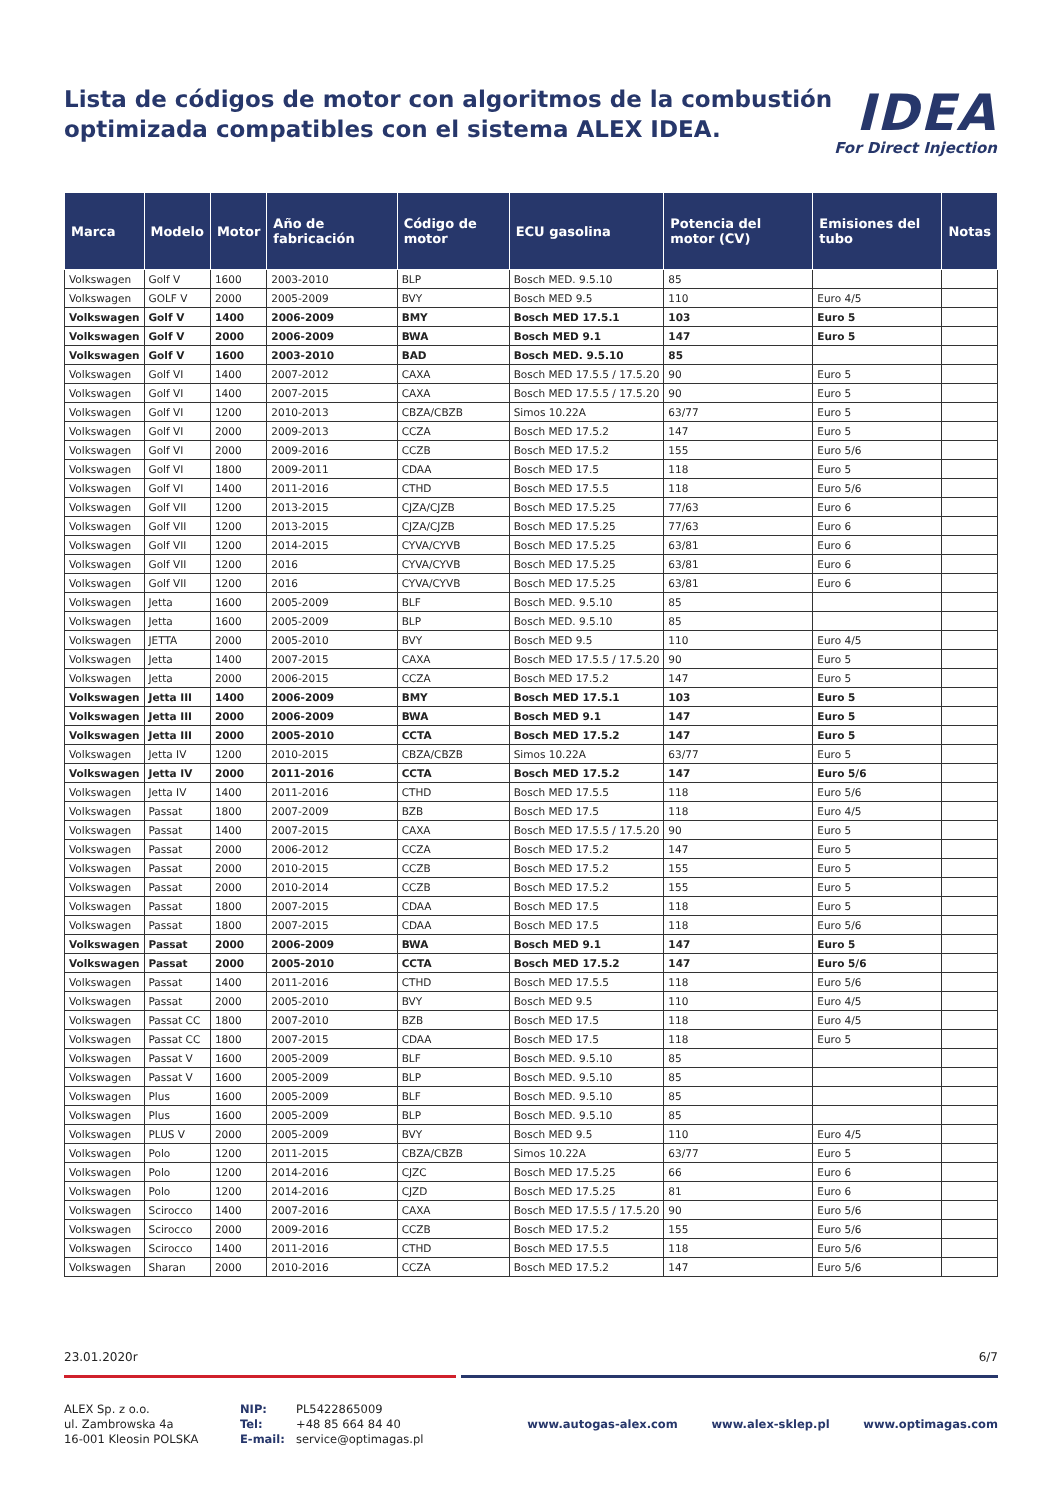Lista de códigos de motor con algoritmos de la combustión
optimizada compatibles con el sistema ALEX IDEA.
IDEA
For Direct Injection
| Marca | Modelo | Motor | Año de fabricación | Código de motor | ECU gasolina | Potencia del motor (CV) | Emisiones del tubo | Notas |
| --- | --- | --- | --- | --- | --- | --- | --- | --- |
| Volkswagen | Golf V | 1600 | 2003-2010 | BLP | Bosch MED. 9.5.10 | 85 | | |
| Volkswagen | GOLF V | 2000 | 2005-2009 | BVY | Bosch MED 9.5 | 110 | Euro 4/5 | |
| Volkswagen | Golf V | 1400 | 2006-2009 | BMY | Bosch MED 17.5.1 | 103 | Euro 5 | |
| Volkswagen | Golf V | 2000 | 2006-2009 | BWA | Bosch MED 9.1 | 147 | Euro 5 | |
| Volkswagen | Golf V | 1600 | 2003-2010 | BAD | Bosch MED. 9.5.10 | 85 | | |
| Volkswagen | Golf VI | 1400 | 2007-2012 | CAXA | Bosch MED 17.5.5 / 17.5.20 | 90 | Euro 5 | |
| Volkswagen | Golf VI | 1400 | 2007-2015 | CAXA | Bosch MED 17.5.5 / 17.5.20 | 90 | Euro 5 | |
| Volkswagen | Golf VI | 1200 | 2010-2013 | CBZA/CBZB | Simos 10.22A | 63/77 | Euro 5 | |
| Volkswagen | Golf VI | 2000 | 2009-2013 | CCZA | Bosch MED 17.5.2 | 147 | Euro 5 | |
| Volkswagen | Golf VI | 2000 | 2009-2016 | CCZB | Bosch MED 17.5.2 | 155 | Euro 5/6 | |
| Volkswagen | Golf VI | 1800 | 2009-2011 | CDAA | Bosch MED 17.5 | 118 | Euro 5 | |
| Volkswagen | Golf VI | 1400 | 2011-2016 | CTHD | Bosch MED 17.5.5 | 118 | Euro 5/6 | |
| Volkswagen | Golf VII | 1200 | 2013-2015 | CJZA/CJZB | Bosch MED 17.5.25 | 77/63 | Euro 6 | |
| Volkswagen | Golf VII | 1200 | 2013-2015 | CJZA/CJZB | Bosch MED 17.5.25 | 77/63 | Euro 6 | |
| Volkswagen | Golf VII | 1200 | 2014-2015 | CYVA/CYVB | Bosch MED 17.5.25 | 63/81 | Euro 6 | |
| Volkswagen | Golf VII | 1200 | 2016 | CYVA/CYVB | Bosch MED 17.5.25 | 63/81 | Euro 6 | |
| Volkswagen | Golf VII | 1200 | 2016 | CYVA/CYVB | Bosch MED 17.5.25 | 63/81 | Euro 6 | |
| Volkswagen | Jetta | 1600 | 2005-2009 | BLF | Bosch MED. 9.5.10 | 85 | | |
| Volkswagen | Jetta | 1600 | 2005-2009 | BLP | Bosch MED. 9.5.10 | 85 | | |
| Volkswagen | JETTA | 2000 | 2005-2010 | BVY | Bosch MED 9.5 | 110 | Euro 4/5 | |
| Volkswagen | Jetta | 1400 | 2007-2015 | CAXA | Bosch MED 17.5.5 / 17.5.20 | 90 | Euro 5 | |
| Volkswagen | Jetta | 2000 | 2006-2015 | CCZA | Bosch MED 17.5.2 | 147 | Euro 5 | |
| Volkswagen | Jetta III | 1400 | 2006-2009 | BMY | Bosch MED 17.5.1 | 103 | Euro 5 | |
| Volkswagen | Jetta III | 2000 | 2006-2009 | BWA | Bosch MED 9.1 | 147 | Euro 5 | |
| Volkswagen | Jetta III | 2000 | 2005-2010 | CCTA | Bosch MED 17.5.2 | 147 | Euro 5 | |
| Volkswagen | Jetta IV | 1200 | 2010-2015 | CBZA/CBZB | Simos 10.22A | 63/77 | Euro 5 | |
| Volkswagen | Jetta IV | 2000 | 2011-2016 | CCTA | Bosch MED 17.5.2 | 147 | Euro 5/6 | |
| Volkswagen | Jetta IV | 1400 | 2011-2016 | CTHD | Bosch MED 17.5.5 | 118 | Euro 5/6 | |
| Volkswagen | Passat | 1800 | 2007-2009 | BZB | Bosch MED 17.5 | 118 | Euro 4/5 | |
| Volkswagen | Passat | 1400 | 2007-2015 | CAXA | Bosch MED 17.5.5 / 17.5.20 | 90 | Euro 5 | |
| Volkswagen | Passat | 2000 | 2006-2012 | CCZA | Bosch MED 17.5.2 | 147 | Euro 5 | |
| Volkswagen | Passat | 2000 | 2010-2015 | CCZB | Bosch MED 17.5.2 | 155 | Euro 5 | |
| Volkswagen | Passat | 2000 | 2010-2014 | CCZB | Bosch MED 17.5.2 | 155 | Euro 5 | |
| Volkswagen | Passat | 1800 | 2007-2015 | CDAA | Bosch MED 17.5 | 118 | Euro 5 | |
| Volkswagen | Passat | 1800 | 2007-2015 | CDAA | Bosch MED 17.5 | 118 | Euro 5/6 | |
| Volkswagen | Passat | 2000 | 2006-2009 | BWA | Bosch MED 9.1 | 147 | Euro 5 | |
| Volkswagen | Passat | 2000 | 2005-2010 | CCTA | Bosch MED 17.5.2 | 147 | Euro 5/6 | |
| Volkswagen | Passat | 1400 | 2011-2016 | CTHD | Bosch MED 17.5.5 | 118 | Euro 5/6 | |
| Volkswagen | Passat | 2000 | 2005-2010 | BVY | Bosch MED 9.5 | 110 | Euro 4/5 | |
| Volkswagen | Passat CC | 1800 | 2007-2010 | BZB | Bosch MED 17.5 | 118 | Euro 4/5 | |
| Volkswagen | Passat CC | 1800 | 2007-2015 | CDAA | Bosch MED 17.5 | 118 | Euro 5 | |
| Volkswagen | Passat V | 1600 | 2005-2009 | BLF | Bosch MED. 9.5.10 | 85 | | |
| Volkswagen | Passat V | 1600 | 2005-2009 | BLP | Bosch MED. 9.5.10 | 85 | | |
| Volkswagen | Plus | 1600 | 2005-2009 | BLF | Bosch MED. 9.5.10 | 85 | | |
| Volkswagen | Plus | 1600 | 2005-2009 | BLP | Bosch MED. 9.5.10 | 85 | | |
| Volkswagen | PLUS V | 2000 | 2005-2009 | BVY | Bosch MED 9.5 | 110 | Euro 4/5 | |
| Volkswagen | Polo | 1200 | 2011-2015 | CBZA/CBZB | Simos 10.22A | 63/77 | Euro 5 | |
| Volkswagen | Polo | 1200 | 2014-2016 | CJZC | Bosch MED 17.5.25 | 66 | Euro 6 | |
| Volkswagen | Polo | 1200 | 2014-2016 | CJZD | Bosch MED 17.5.25 | 81 | Euro 6 | |
| Volkswagen | Scirocco | 1400 | 2007-2016 | CAXA | Bosch MED 17.5.5 / 17.5.20 | 90 | Euro 5/6 | |
| Volkswagen | Scirocco | 2000 | 2009-2016 | CCZB | Bosch MED 17.5.2 | 155 | Euro 5/6 | |
| Volkswagen | Scirocco | 1400 | 2011-2016 | CTHD | Bosch MED 17.5.5 | 118 | Euro 5/6 | |
| Volkswagen | Sharan | 2000 | 2010-2016 | CCZA | Bosch MED 17.5.2 | 147 | Euro 5/6 | |
23.01.2020r 6/7
ALEX Sp. z o.o.
ul. Zambrowska 4a
16-001 Kleosin POLSKA
NIP:
Tel:
E-mail:
PL5422865009
+48 85 664 84 40
service@optimagas.pl
www.autogas-alex.com www.alex-sklep.pl www.optimagas.com